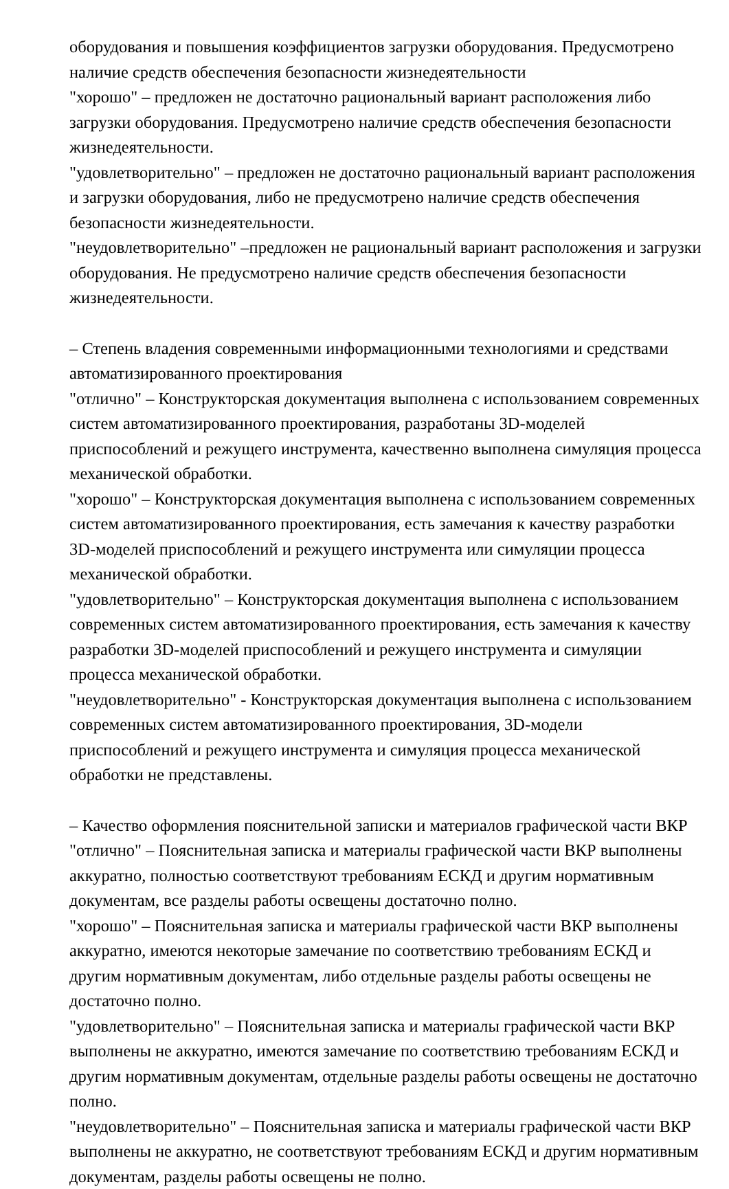оборудования и повышения коэффициентов загрузки оборудования. Предусмотрено наличие средств обеспечения безопасности жизнедеятельности
"хорошо" – предложен не достаточно рациональный вариант расположения либо загрузки оборудования. Предусмотрено наличие средств обеспечения безопасности жизнедеятельности.
"удовлетворительно" – предложен не достаточно рациональный вариант расположения и загрузки оборудования, либо не предусмотрено наличие средств обеспечения безопасности жизнедеятельности.
"неудовлетворительно" –предложен не рациональный вариант расположения и загрузки оборудования. Не предусмотрено наличие средств обеспечения безопасности жизнедеятельности.
– Степень владения современными информационными технологиями и средствами автоматизированного проектирования
"отлично" – Конструкторская документация выполнена с использованием современных систем автоматизированного проектирования, разработаны 3D-моделей приспособлений и режущего инструмента, качественно выполнена симуляция процесса механической обработки.
"хорошо" – Конструкторская документация выполнена с использованием современных систем автоматизированного проектирования, есть замечания к качеству разработки 3D-моделей приспособлений и режущего инструмента или симуляции процесса механической обработки.
"удовлетворительно" – Конструкторская документация выполнена с использованием современных систем автоматизированного проектирования, есть замечания к качеству разработки 3D-моделей приспособлений и режущего инструмента и симуляции процесса механической обработки.
"неудовлетворительно" - Конструкторская документация выполнена с использованием современных систем автоматизированного проектирования, 3D-модели приспособлений и режущего инструмента и симуляция процесса механической обработки не представлены.
– Качество оформления пояснительной записки и материалов графической части ВКР
"отлично" – Пояснительная записка и материалы графической части ВКР выполнены аккуратно, полностью соответствуют требованиям ЕСКД и другим нормативным документам, все разделы работы освещены достаточно полно.
"хорошо" – Пояснительная записка и материалы графической части ВКР выполнены аккуратно, имеются некоторые замечание по соответствию требованиям ЕСКД и другим нормативным документам, либо отдельные разделы работы освещены не достаточно полно.
"удовлетворительно" – Пояснительная записка и материалы графической части ВКР выполнены не аккуратно, имеются замечание по соответствию требованиям ЕСКД и другим нормативным документам, отдельные разделы работы освещены не достаточно полно.
"неудовлетворительно" – Пояснительная записка и материалы графической части ВКР выполнены не аккуратно, не соответствуют требованиям ЕСКД и другим нормативным документам, разделы работы освещены не полно.